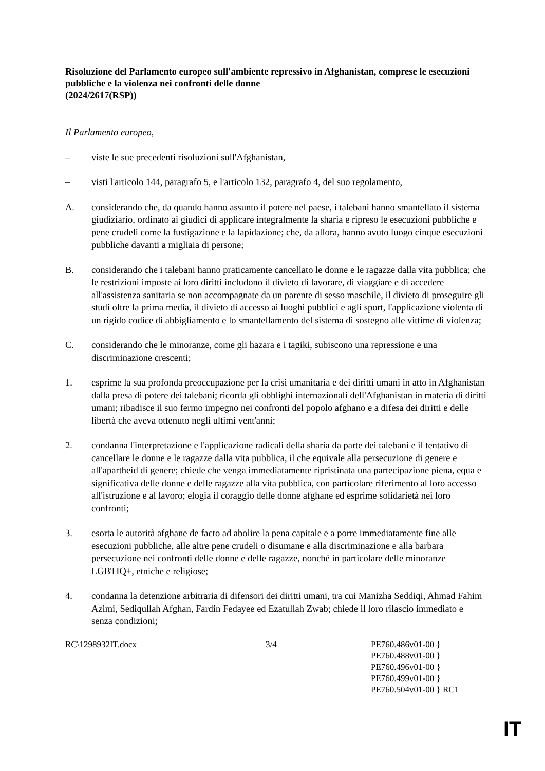Risoluzione del Parlamento europeo sull'ambiente repressivo in Afghanistan, comprese le esecuzioni pubbliche e la violenza nei confronti delle donne
(2024/2617(RSP))
Il Parlamento europeo,
– viste le sue precedenti risoluzioni sull'Afghanistan,
– visti l'articolo 144, paragrafo 5, e l'articolo 132, paragrafo 4, del suo regolamento,
A. considerando che, da quando hanno assunto il potere nel paese, i talebani hanno smantellato il sistema giudiziario, ordinato ai giudici di applicare integralmente la sharia e ripreso le esecuzioni pubbliche e pene crudeli come la fustigazione e la lapidazione; che, da allora, hanno avuto luogo cinque esecuzioni pubbliche davanti a migliaia di persone;
B. considerando che i talebani hanno praticamente cancellato le donne e le ragazze dalla vita pubblica; che le restrizioni imposte ai loro diritti includono il divieto di lavorare, di viaggiare e di accedere all'assistenza sanitaria se non accompagnate da un parente di sesso maschile, il divieto di proseguire gli studi oltre la prima media, il divieto di accesso ai luoghi pubblici e agli sport, l'applicazione violenta di un rigido codice di abbigliamento e lo smantellamento del sistema di sostegno alle vittime di violenza;
C. considerando che le minoranze, come gli hazara e i tagiki, subiscono una repressione e una discriminazione crescenti;
1. esprime la sua profonda preoccupazione per la crisi umanitaria e dei diritti umani in atto in Afghanistan dalla presa di potere dei talebani; ricorda gli obblighi internazionali dell'Afghanistan in materia di diritti umani; ribadisce il suo fermo impegno nei confronti del popolo afghano e a difesa dei diritti e delle libertà che aveva ottenuto negli ultimi vent'anni;
2. condanna l'interpretazione e l'applicazione radicali della sharia da parte dei talebani e il tentativo di cancellare le donne e le ragazze dalla vita pubblica, il che equivale alla persecuzione di genere e all'apartheid di genere; chiede che venga immediatamente ripristinata una partecipazione piena, equa e significativa delle donne e delle ragazze alla vita pubblica, con particolare riferimento al loro accesso all'istruzione e al lavoro; elogia il coraggio delle donne afghane ed esprime solidarietà nei loro confronti;
3. esorta le autorità afghane de facto ad abolire la pena capitale e a porre immediatamente fine alle esecuzioni pubbliche, alle altre pene crudeli o disumane e alla discriminazione e alla barbara persecuzione nei confronti delle donne e delle ragazze, nonché in particolare delle minoranze LGBTIQ+, etniche e religiose;
4. condanna la detenzione arbitraria di difensori dei diritti umani, tra cui Manizha Seddiqi, Ahmad Fahim Azimi, Sediqullah Afghan, Fardin Fedayee ed Ezatullah Zwab; chiede il loro rilascio immediato e senza condizioni;
RC\1298932IT.docx 3/4 PE760.486v01-00 }
PE760.488v01-00 }
PE760.496v01-00 }
PE760.499v01-00 }
PE760.504v01-00 } RC1
IT